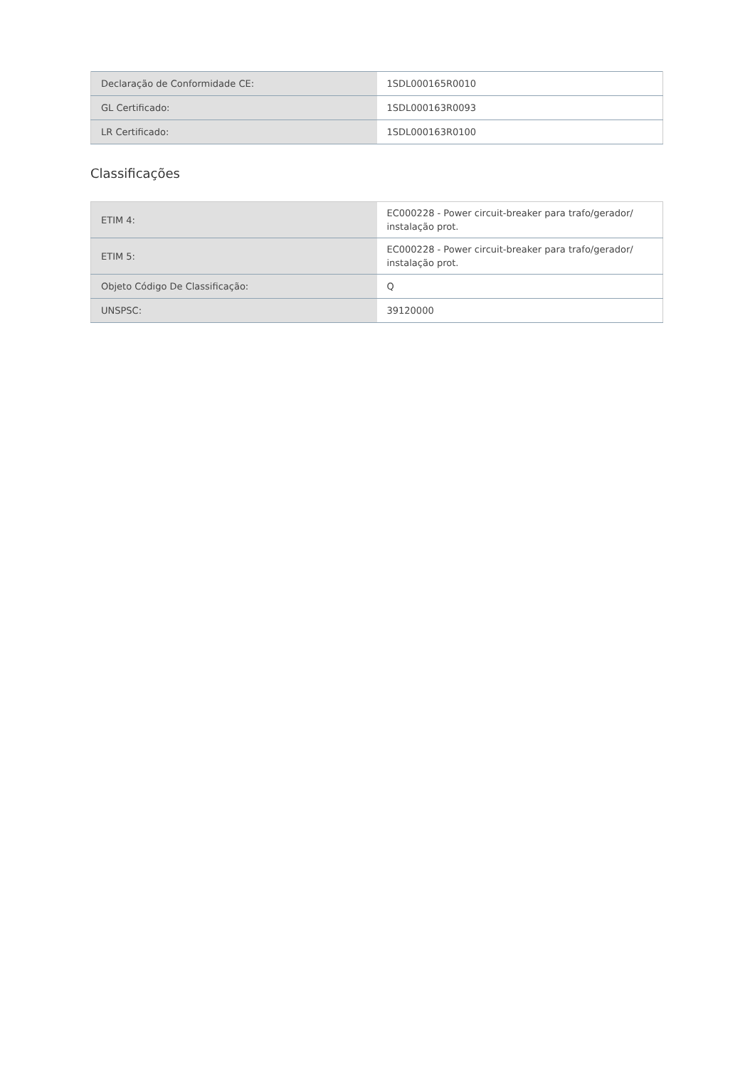| Declaração de Conformidade CE: | 1SDL000165R0010 |
| GL Certificado: | 1SDL000163R0093 |
| LR Certificado: | 1SDL000163R0100 |
Classificações
| ETIM 4: | EC000228 - Power circuit-breaker para trafo/gerador/ instalação prot. |
| ETIM 5: | EC000228 - Power circuit-breaker para trafo/gerador/ instalação prot. |
| Objeto Código De Classificação: | Q |
| UNSPSC: | 39120000 |